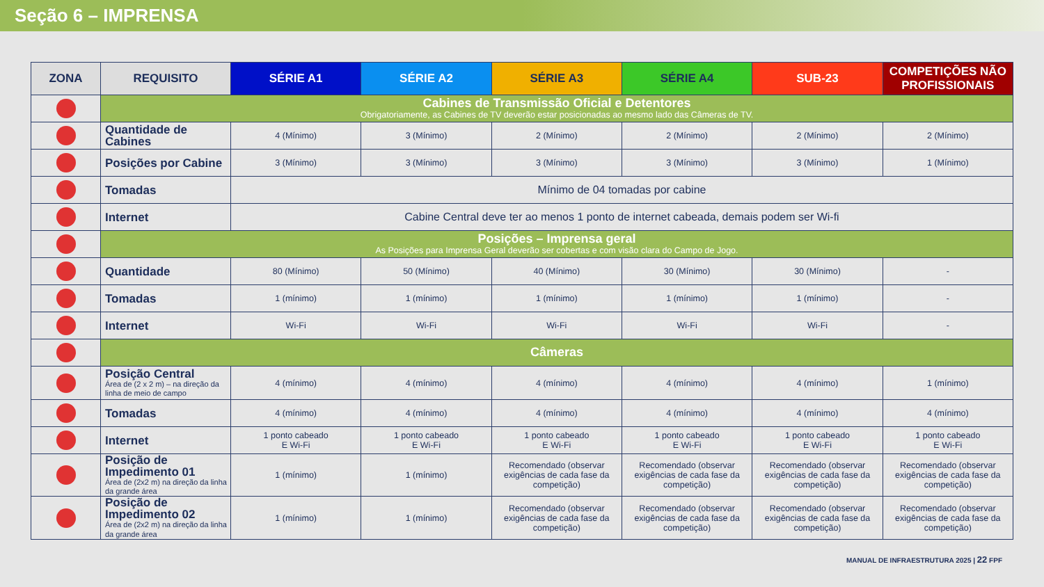Seção 6 – IMPRENSA
| ZONA | REQUISITO | SÉRIE A1 | SÉRIE A2 | SÉRIE A3 | SÉRIE A4 | SUB-23 | COMPETIÇÕES NÃO PROFISSIONAIS |
| --- | --- | --- | --- | --- | --- | --- | --- |
| | Cabines de Transmissão Oficial e Detentores Obrigatoriamente, as Cabines de TV deverão estar posicionadas ao mesmo lado das Câmeras de TV. | | | | | | |
| | Quantidade de Cabines | 4 (Mínimo) | 3 (Mínimo) | 2 (Mínimo) | 2 (Mínimo) | 2 (Mínimo) | 2 (Mínimo) |
| | Posições por Cabine | 3 (Mínimo) | 3 (Mínimo) | 3 (Mínimo) | 3 (Mínimo) | 3 (Mínimo) | 1 (Mínimo) |
| | Tomadas | Mínimo de 04 tomadas por cabine | | | | | |
| | Internet | Cabine Central deve ter ao menos 1 ponto de internet cabeada, demais podem ser Wi-fi | | | | | |
| | Posições – Imprensa geral As Posições para Imprensa Geral deverão ser cobertas e com visão clara do Campo de Jogo. | | | | | | |
| | Quantidade | 80 (Mínimo) | 50 (Mínimo) | 40 (Mínimo) | 30 (Mínimo) | 30 (Mínimo) | - |
| | Tomadas | 1 (mínimo) | 1 (mínimo) | 1 (mínimo) | 1 (mínimo) | 1 (mínimo) | - |
| | Internet | Wi-Fi | Wi-Fi | Wi-Fi | Wi-Fi | Wi-Fi | - |
| | Câmeras | | | | | | |
| | Posição Central Área de (2 x 2 m) – na direção da linha de meio de campo | 4 (mínimo) | 4 (mínimo) | 4 (mínimo) | 4 (mínimo) | 4 (mínimo) | 1 (mínimo) |
| | Tomadas | 4 (mínimo) | 4 (mínimo) | 4 (mínimo) | 4 (mínimo) | 4 (mínimo) | 4 (mínimo) |
| | Internet | 1 ponto cabeado E Wi-Fi | 1 ponto cabeado E Wi-Fi | 1 ponto cabeado E Wi-Fi | 1 ponto cabeado E Wi-Fi | 1 ponto cabeado E Wi-Fi | 1 ponto cabeado E Wi-Fi |
| | Posição de Impedimento 01 Área de (2x2 m) na direção da linha da grande área | 1 (mínimo) | 1 (mínimo) | Recomendado (observar exigências de cada fase da competição) | Recomendado (observar exigências de cada fase da competição) | Recomendado (observar exigências de cada fase da competição) | Recomendado (observar exigências de cada fase da competição) |
| | Posição de Impedimento 02 Área de (2x2 m) na direção da linha da grande área | 1 (mínimo) | 1 (mínimo) | Recomendado (observar exigências de cada fase da competição) | Recomendado (observar exigências de cada fase da competição) | Recomendado (observar exigências de cada fase da competição) | Recomendado (observar exigências de cada fase da competição) |
MANUAL DE INFRAESTRUTURA 2025 | 22 FPF